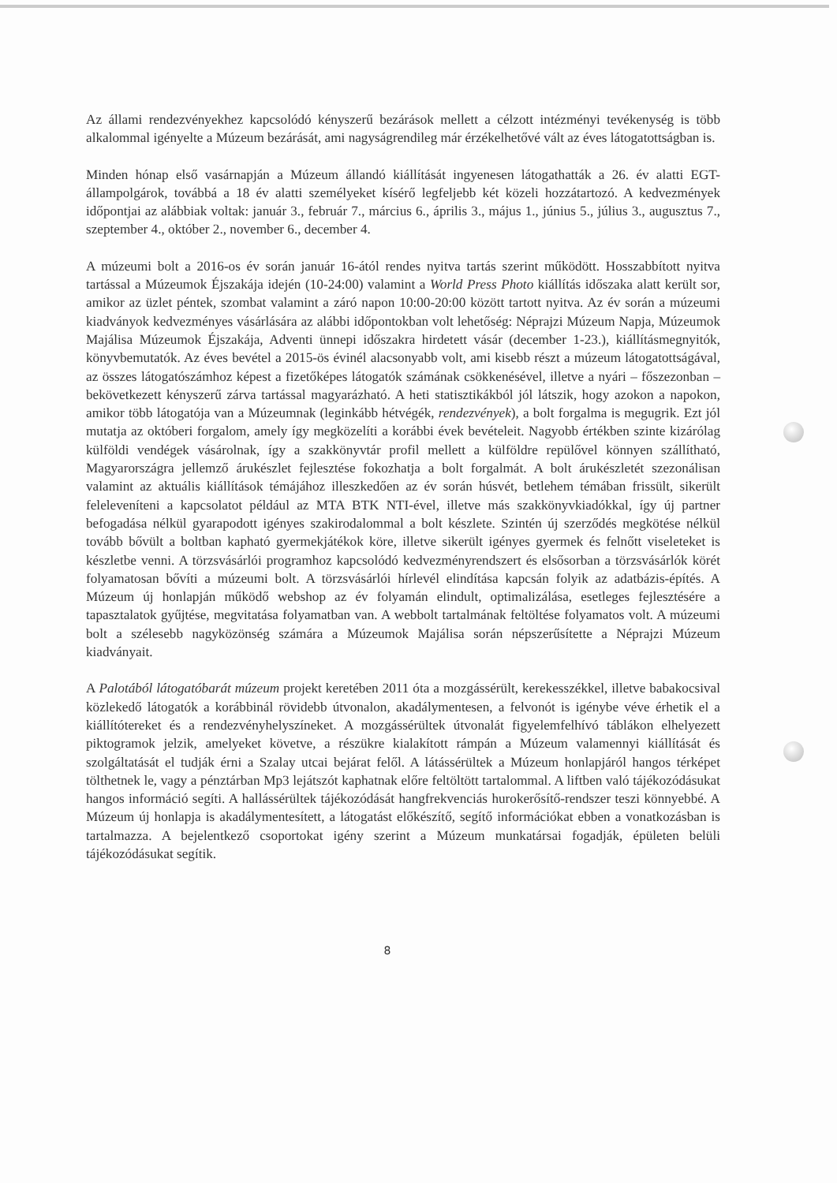Az állami rendezvényekhez kapcsolódó kényszerű bezárások mellett a célzott intézményi tevékenység is több alkalommal igényelte a Múzeum bezárását, ami nagyságrendileg már érzékelhetővé vált az éves látogatottságban is.
Minden hónap első vasárnapján a Múzeum állandó kiállítását ingyenesen látogathatták a 26. év alatti EGT-állampolgárok, továbbá a 18 év alatti személyeket kísérő legfeljebb két közeli hozzátartozó. A kedvezmények időpontjai az alábbiak voltak: január 3., február 7., március 6., április 3., május 1., június 5., július 3., augusztus 7., szeptember 4., október 2., november 6., december 4.
A múzeumi bolt a 2016-os év során január 16-ától rendes nyitva tartás szerint működött. Hosszabbított nyitva tartással a Múzeumok Éjszakája idején (10-24:00) valamint a World Press Photo kiállítás időszaka alatt került sor, amikor az üzlet péntek, szombat valamint a záró napon 10:00-20:00 között tartott nyitva. Az év során a múzeumi kiadványok kedvezményes vásárlására az alábbi időpontokban volt lehetőség: Néprajzi Múzeum Napja, Múzeumok Majálisa Múzeumok Éjszakája, Adventi ünnepi időszakra hirdetett vásár (december 1-23.), kiállításmegnyitók, könyvbemutatók. Az éves bevétel a 2015-ös évinél alacsonyabb volt, ami kisebb részt a múzeum látogatottságával, az összes látogatószámhoz képest a fizetőképes látogatók számának csökkenésével, illetve a nyári – főszezonban – bekövetkezett kényszerű zárva tartással magyarázható. A heti statisztikákból jól látszik, hogy azokon a napokon, amikor több látogatója van a Múzeumnak (leginkább hétvégék, rendezvények), a bolt forgalma is megugrik. Ezt jól mutatja az októberi forgalom, amely így megközelíti a korábbi évek bevételeit. Nagyobb értékben szinte kizárólag külföldi vendégek vásárolnak, így a szakkönyvtár profil mellett a külföldre repülővel könnyen szállítható, Magyarországra jellemző árukészlet fejlesztése fokozhatja a bolt forgalmát. A bolt árukészletét szezonálisan valamint az aktuális kiállítások témájához illeszkedően az év során húsvét, betlehem témában frissült, sikerült feleleveníteni a kapcsolatot például az MTA BTK NTI-ével, illetve más szakkönyvkiadókkal, így új partner befogadása nélkül gyarapodott igényes szakirodalommal a bolt készlete. Szintén új szerződés megkötése nélkül tovább bővült a boltban kapható gyermekjátékok köre, illetve sikerült igényes gyermek és felnőtt viseleteket is készletbe venni. A törzsvásárlói programhoz kapcsolódó kedvezményrendszert és elsősorban a törzsvásárlók körét folyamatosan bővíti a múzeumi bolt. A törzsvásárlói hírlevél elindítása kapcsán folyik az adatbázis-építés. A Múzeum új honlapján működő webshop az év folyamán elindult, optimalizálása, esetleges fejlesztésére a tapasztalatok gyűjtése, megvitatása folyamatban van. A webbolt tartalmának feltöltése folyamatos volt. A múzeumi bolt a szélesebb nagyközönség számára a Múzeumok Majálisa során népszerűsítette a Néprajzi Múzeum kiadványait.
A Palotából látogatóbarát múzeum projekt keretében 2011 óta a mozgássérült, kerekesszékkel, illetve babakocsival közlekedő látogatók a korábbinál rövidebb útvonalon, akadálymentesen, a felvonót is igénybe véve érhetik el a kiállítótereket és a rendezvényhelyszíneket. A mozgássérültek útvonalát figyelemfelhívó táblákon elhelyezett piktogramok jelzik, amelyeket követve, a részükre kialakított rámpán a Múzeum valamennyi kiállítását és szolgáltatását el tudják érni a Szalay utcai bejárat felől. A látássérültek a Múzeum honlapjáról hangos térképet tölthetnek le, vagy a pénztárban Mp3 lejátszót kaphatnak előre feltöltött tartalommal. A liftben való tájékozódásukat hangos információ segíti. A hallássérültek tájékozódását hangfrekvenciás hurokerősítő-rendszer teszi könnyebbé. A Múzeum új honlapja is akadálymentesített, a látogatást előkészítő, segítő információkat ebben a vonatkozásban is tartalmazza. A bejelentkező csoportokat igény szerint a Múzeum munkatársai fogadják, épületen belüli tájékozódásukat segítik.
8